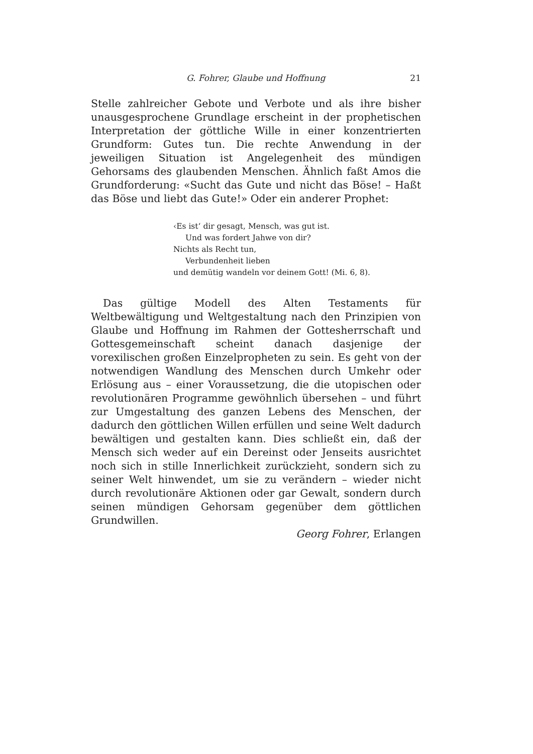G. Fohrer, Glaube und Hoffnung 21
Stelle zahlreicher Gebote und Verbote und als ihre bisher unausgesprochene Grundlage erscheint in der prophetischen Interpretation der göttliche Wille in einer konzentrierten Grundform: Gutes tun. Die rechte Anwendung in der jeweiligen Situation ist Angelegenheit des mündigen Gehorsams des glaubenden Menschen. Ähnlich faßt Amos die Grundforderung: «Sucht das Gute und nicht das Böse! – Haßt das Böse und liebt das Gute!» Oder ein anderer Prophet:
‹Es ist‘ dir gesagt, Mensch, was gut ist.
Und was fordert Jahwe von dir?
Nichts als Recht tun,
Verbundenheit lieben
und demütig wandeln vor deinem Gott! (Mi. 6, 8).
Das gültige Modell des Alten Testaments für Weltbewältigung und Weltgestaltung nach den Prinzipien von Glaube und Hoffnung im Rahmen der Gottesherrschaft und Gottesgemeinschaft scheint danach dasjenige der vorexilischen großen Einzelpropheten zu sein. Es geht von der notwendigen Wandlung des Menschen durch Umkehr oder Erlösung aus – einer Voraussetzung, die die utopischen oder revolutionären Programme gewöhnlich übersehen – und führt zur Umgestaltung des ganzen Lebens des Menschen, der dadurch den göttlichen Willen erfüllen und seine Welt dadurch bewältigen und gestalten kann. Dies schließt ein, daß der Mensch sich weder auf ein Dereinst oder Jenseits ausrichtet noch sich in stille Innerlichkeit zurückzieht, sondern sich zu seiner Welt hinwendet, um sie zu verändern – wieder nicht durch revolutionäre Aktionen oder gar Gewalt, sondern durch seinen mündigen Gehorsam gegenüber dem göttlichen Grundwillen.
Georg Fohrer, Erlangen